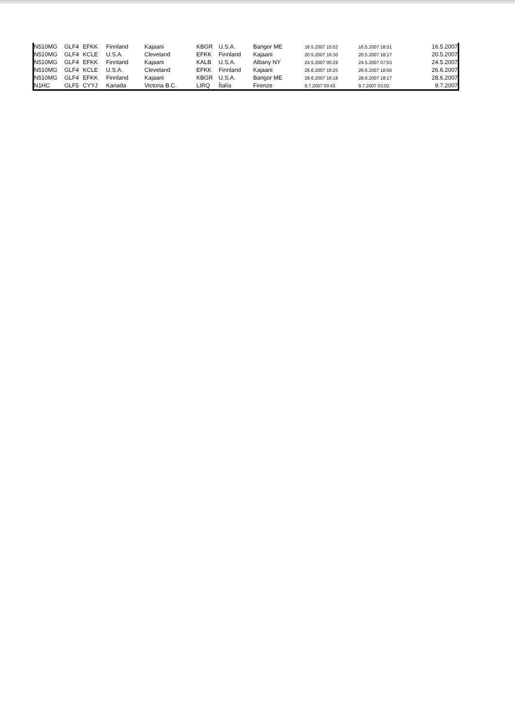| N510MG | GLF4 | EFKK | Finnland | Kajaani | KBGR | U.S.A. | Bangor ME | 16.5.2007 15:52 | 16.5.2007 18:31 | 16.5.2007 |
| N510MG | GLF4 | KCLE | U.S.A. | Cleveland | EFKK | Finnland | Kajaani | 20.5.2007 16:30 | 20.5.2007 18:17 | 20.5.2007 |
| N510MG | GLF4 | EFKK | Finnland | Kajaani | KALB | U.S.A. | Albany NY | 24.5.2007 05:29 | 24.5.2007 07:53 | 24.5.2007 |
| N510MG | GLF4 | KCLE | U.S.A. | Cleveland | EFKK | Finnland | Kajaani | 26.6.2007 16:25 | 26.6.2007 18:56 | 26.6.2007 |
| N510MG | GLF4 | EFKK | Finnland | Kajaani | KBGR | U.S.A. | Bangor ME | 28.6.2007 16:18 | 28.6.2007 18:17 | 28.6.2007 |
| N1HC | GLF5 | CYYJ | Kanada | Victoria B.C. | LIRQ | Ítalía | Firenze | 9.7.2007 00:43 | 9.7.2007 03:02 | 9.7.2007 |